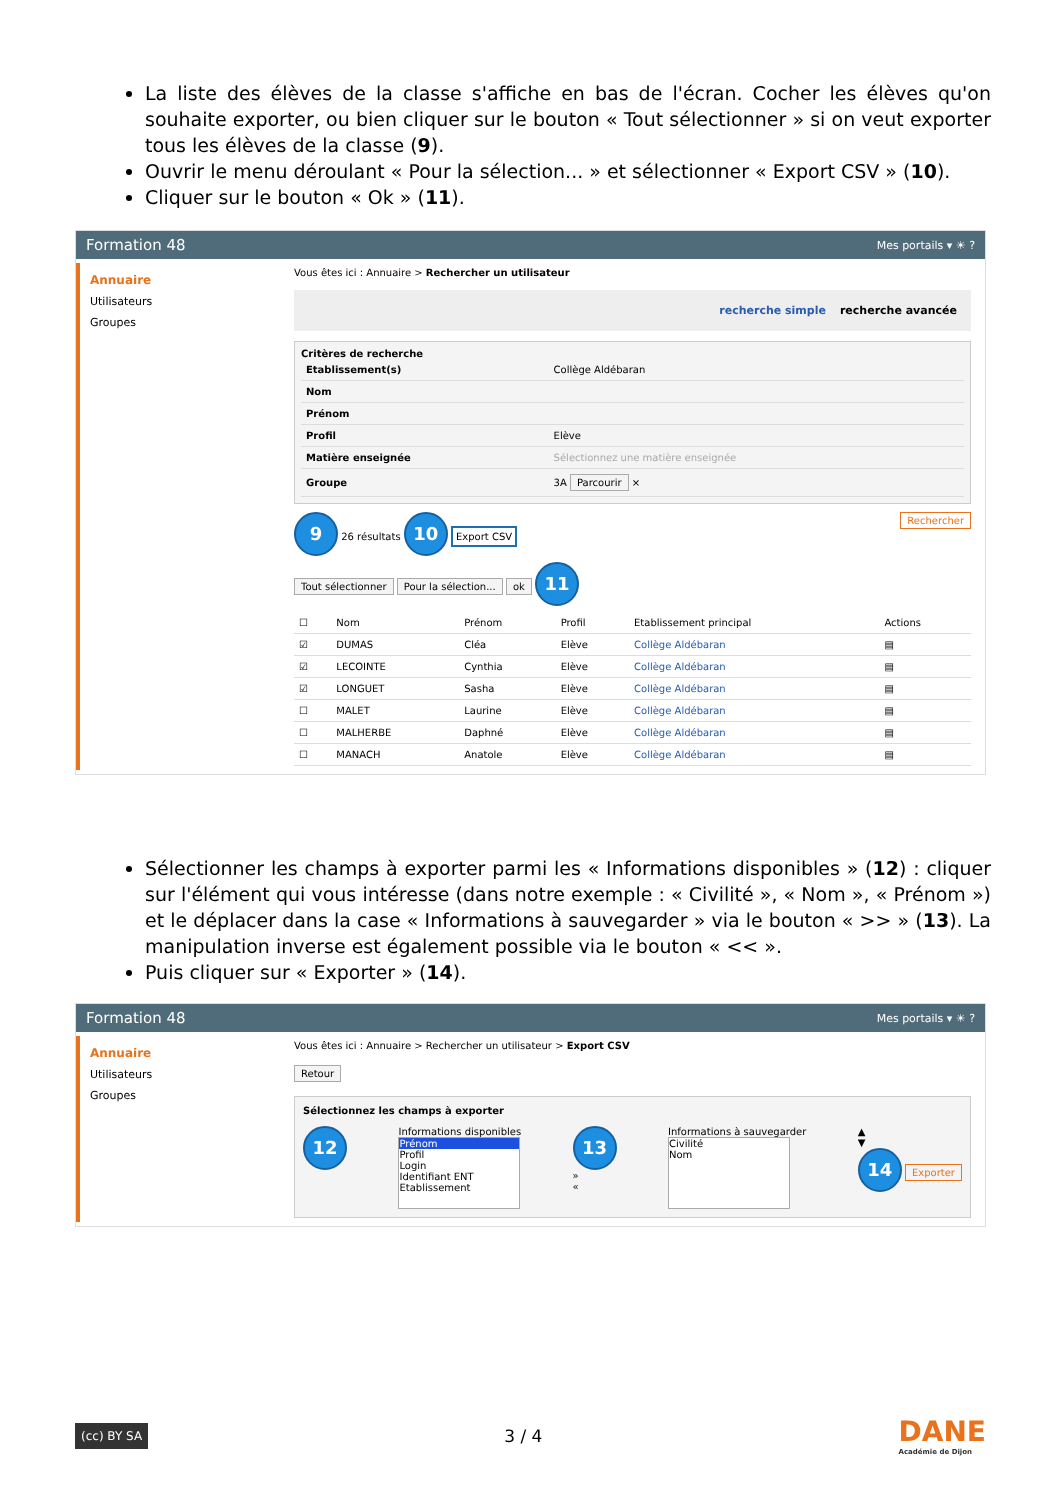La liste des élèves de la classe s'affiche en bas de l'écran. Cocher les élèves qu'on souhaite exporter, ou bien cliquer sur le bouton « Tout sélectionner » si on veut exporter tous les élèves de la classe (9).
Ouvrir le menu déroulant « Pour la sélection... » et sélectionner « Export CSV » (10).
Cliquer sur le bouton « Ok » (11).
Formation 48 Mes portails ▾ ☀ ?
Annuaire
Utilisateurs
Groupes
Vous êtes ici : Annuaire > Rechercher un utilisateur
recherche simple recherche avancée
Critères de recherche
| Etablissement(s) | Collège Aldébaran |
| Nom | |
| Prénom | |
| Profil | Elève |
| Matière enseignée | Sélectionnez une matière enseignée |
| Groupe | 3A Parcourir × |
9 26 résultats 10 Export CSV Rechercher
Tout sélectionner Pour la sélection... ok 11
| ☐ | Nom | Prénom | Profil | Etablissement principal | Actions |
| --- | --- | --- | --- | --- | --- |
| ☑ | DUMAS | Cléa | Elève | Collège Aldébaran | ▤ |
| ☑ | LECOINTE | Cynthia | Elève | Collège Aldébaran | ▤ |
| ☑ | LONGUET | Sasha | Elève | Collège Aldébaran | ▤ |
| ☐ | MALET | Laurine | Elève | Collège Aldébaran | ▤ |
| ☐ | MALHERBE | Daphné | Elève | Collège Aldébaran | ▤ |
| ☐ | MANACH | Anatole | Elève | Collège Aldébaran | ▤ |
Sélectionner les champs à exporter parmi les « Informations disponibles » (12) : cliquer sur l'élément qui vous intéresse (dans notre exemple : « Civilité », « Nom », « Prénom ») et le déplacer dans la case « Informations à sauvegarder » via le bouton « >> » (13). La manipulation inverse est également possible via le bouton « << ».
Puis cliquer sur « Exporter » (14).
Formation 48 Mes portails ▾ ☀ ?
Annuaire
Utilisateurs
Groupes
Vous êtes ici : Annuaire > Rechercher un utilisateur > Export CSV
Retour
Sélectionnez les champs à exporter
12
Informations disponibles
Prénom
Profil
Login
Identifiant ENT
Etablissement
13
»
«
Informations à sauvegarder
Civilité
Nom
▲
▼
14 Exporter
(cc) BY SA
3 / 4
DANE
Académie de Dijon